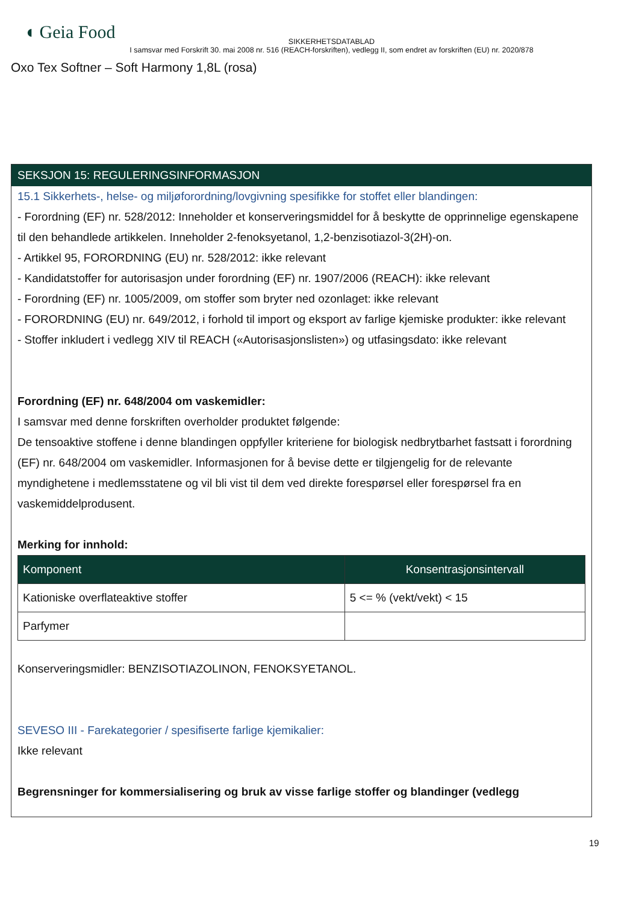◖ Geia Food
SIKKERHETSDATABLAD
I samsvar med Forskrift 30. mai 2008 nr. 516 (REACH-forskriften), vedlegg II, som endret av forskriften (EU) nr. 2020/878
Oxo Tex Softner – Soft Harmony 1,8L (rosa)
SEKSJON 15: REGULERINGSINFORMASJON
15.1 Sikkerhets-, helse- og miljøforordning/lovgivning spesifikke for stoffet eller blandingen:
- Forordning (EF) nr. 528/2012: Inneholder et konserveringsmiddel for å beskytte de opprinnelige egenskapene til den behandlede artikkelen. Inneholder 2-fenoksyetanol, 1,2-benzisotiazol-3(2H)-on.
- Artikkel 95, FORORDNING (EU) nr. 528/2012: ikke relevant
- Kandidatstoffer for autorisasjon under forordning (EF) nr. 1907/2006 (REACH): ikke relevant
- Forordning (EF) nr. 1005/2009, om stoffer som bryter ned ozonlaget: ikke relevant
- FORORDNING (EU) nr. 649/2012, i forhold til import og eksport av farlige kjemiske produkter: ikke relevant
- Stoffer inkludert i vedlegg XIV til REACH («Autorisasjonslisten») og utfasingsdato: ikke relevant
Forordning (EF) nr. 648/2004 om vaskemidler:
I samsvar med denne forskriften overholder produktet følgende:
De tensoaktive stoffene i denne blandingen oppfyller kriteriene for biologisk nedbrytbarhet fastsatt i forordning (EF) nr. 648/2004 om vaskemidler. Informasjonen for å bevise dette er tilgjengelig for de relevante myndighetene i medlemsstatene og vil bli vist til dem ved direkte forespørsel eller forespørsel fra en vaskemiddelprodusent.
Merking for innhold:
| Komponent | Konsentrasjonsintervall |
| --- | --- |
| Kationiske overflateaktive stoffer | 5 <= % (vekt/vekt) < 15 |
| Parfymer | |
Konserveringsmidler: BENZISOTIAZOLINON, FENOKSYETANOL.
SEVESO III - Farekategorier / spesifiserte farlige kjemikalier:
Ikke relevant
Begrensninger for kommersialisering og bruk av visse farlige stoffer og blandinger (vedlegg
19